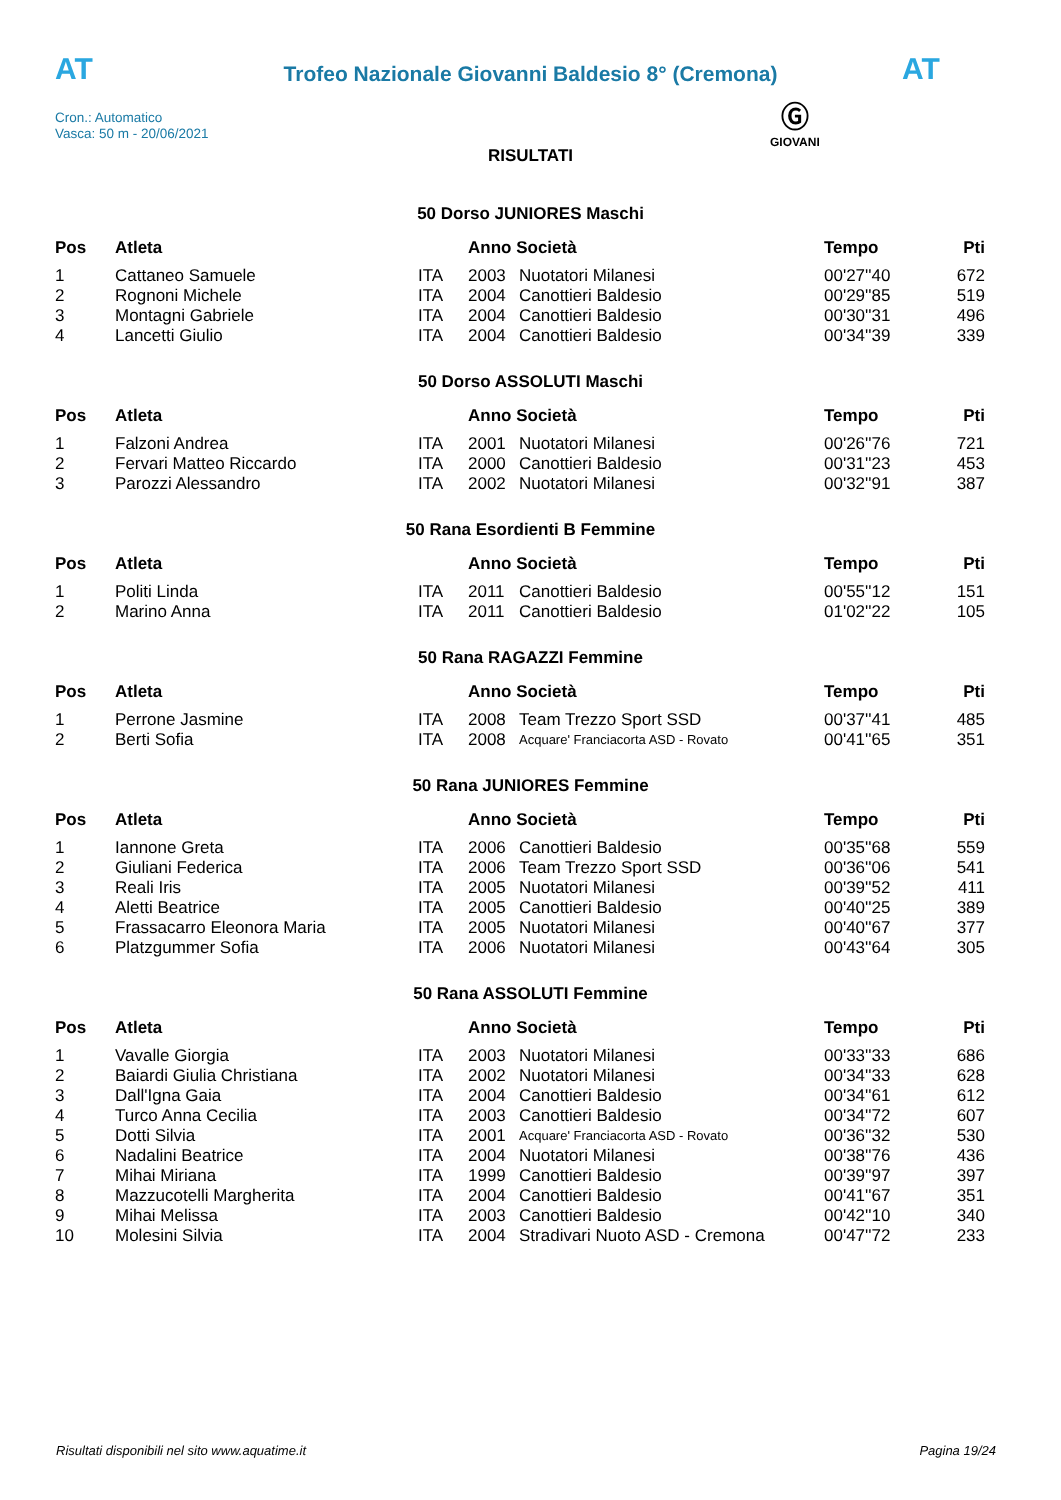AT
Trofeo Nazionale Giovanni Baldesio 8° (Cremona) AT
Cron.: Automatico
Vasca: 50 m - 20/06/2021
Ⓖ
GIOVANI
RISULTATI
50 Dorso JUNIORES Maschi
| Pos | Atleta | | Anno Società | | Tempo | Pti |
| --- | --- | --- | --- | --- | --- | --- |
| 1 | Cattaneo Samuele | ITA | 2003 | Nuotatori Milanesi | 00'27''40 | 672 |
| 2 | Rognoni Michele | ITA | 2004 | Canottieri Baldesio | 00'29''85 | 519 |
| 3 | Montagni Gabriele | ITA | 2004 | Canottieri Baldesio | 00'30''31 | 496 |
| 4 | Lancetti Giulio | ITA | 2004 | Canottieri Baldesio | 00'34''39 | 339 |
50 Dorso ASSOLUTI Maschi
| Pos | Atleta | | Anno Società | | Tempo | Pti |
| --- | --- | --- | --- | --- | --- | --- |
| 1 | Falzoni Andrea | ITA | 2001 | Nuotatori Milanesi | 00'26''76 | 721 |
| 2 | Fervari Matteo Riccardo | ITA | 2000 | Canottieri Baldesio | 00'31''23 | 453 |
| 3 | Parozzi Alessandro | ITA | 2002 | Nuotatori Milanesi | 00'32''91 | 387 |
50 Rana Esordienti B Femmine
| Pos | Atleta | | Anno Società | | Tempo | Pti |
| --- | --- | --- | --- | --- | --- | --- |
| 1 | Politi Linda | ITA | 2011 | Canottieri Baldesio | 00'55''12 | 151 |
| 2 | Marino Anna | ITA | 2011 | Canottieri Baldesio | 01'02''22 | 105 |
50 Rana RAGAZZI Femmine
| Pos | Atleta | | Anno Società | | Tempo | Pti |
| --- | --- | --- | --- | --- | --- | --- |
| 1 | Perrone Jasmine | ITA | 2008 | Team Trezzo Sport SSD | 00'37''41 | 485 |
| 2 | Berti Sofia | ITA | 2008 | Acquare' Franciacorta ASD - Rovato | 00'41''65 | 351 |
50 Rana JUNIORES Femmine
| Pos | Atleta | | Anno Società | | Tempo | Pti |
| --- | --- | --- | --- | --- | --- | --- |
| 1 | Iannone Greta | ITA | 2006 | Canottieri Baldesio | 00'35''68 | 559 |
| 2 | Giuliani Federica | ITA | 2006 | Team Trezzo Sport SSD | 00'36''06 | 541 |
| 3 | Reali Iris | ITA | 2005 | Nuotatori Milanesi | 00'39''52 | 411 |
| 4 | Aletti Beatrice | ITA | 2005 | Canottieri Baldesio | 00'40''25 | 389 |
| 5 | Frassacarro Eleonora Maria | ITA | 2005 | Nuotatori Milanesi | 00'40''67 | 377 |
| 6 | Platzgummer Sofia | ITA | 2006 | Nuotatori Milanesi | 00'43''64 | 305 |
50 Rana ASSOLUTI Femmine
| Pos | Atleta | | Anno Società | | Tempo | Pti |
| --- | --- | --- | --- | --- | --- | --- |
| 1 | Vavalle Giorgia | ITA | 2003 | Nuotatori Milanesi | 00'33''33 | 686 |
| 2 | Baiardi Giulia Christiana | ITA | 2002 | Nuotatori Milanesi | 00'34''33 | 628 |
| 3 | Dall'Igna Gaia | ITA | 2004 | Canottieri Baldesio | 00'34''61 | 612 |
| 4 | Turco Anna Cecilia | ITA | 2003 | Canottieri Baldesio | 00'34''72 | 607 |
| 5 | Dotti Silvia | ITA | 2001 | Acquare' Franciacorta ASD - Rovato | 00'36''32 | 530 |
| 6 | Nadalini Beatrice | ITA | 2004 | Nuotatori Milanesi | 00'38''76 | 436 |
| 7 | Mihai Miriana | ITA | 1999 | Canottieri Baldesio | 00'39''97 | 397 |
| 8 | Mazzucotelli Margherita | ITA | 2004 | Canottieri Baldesio | 00'41''67 | 351 |
| 9 | Mihai Melissa | ITA | 2003 | Canottieri Baldesio | 00'42''10 | 340 |
| 10 | Molesini Silvia | ITA | 2004 | Stradivari Nuoto ASD - Cremona | 00'47''72 | 233 |
Risultati disponibili nel sito www.aquatime.it Pagina 19/24